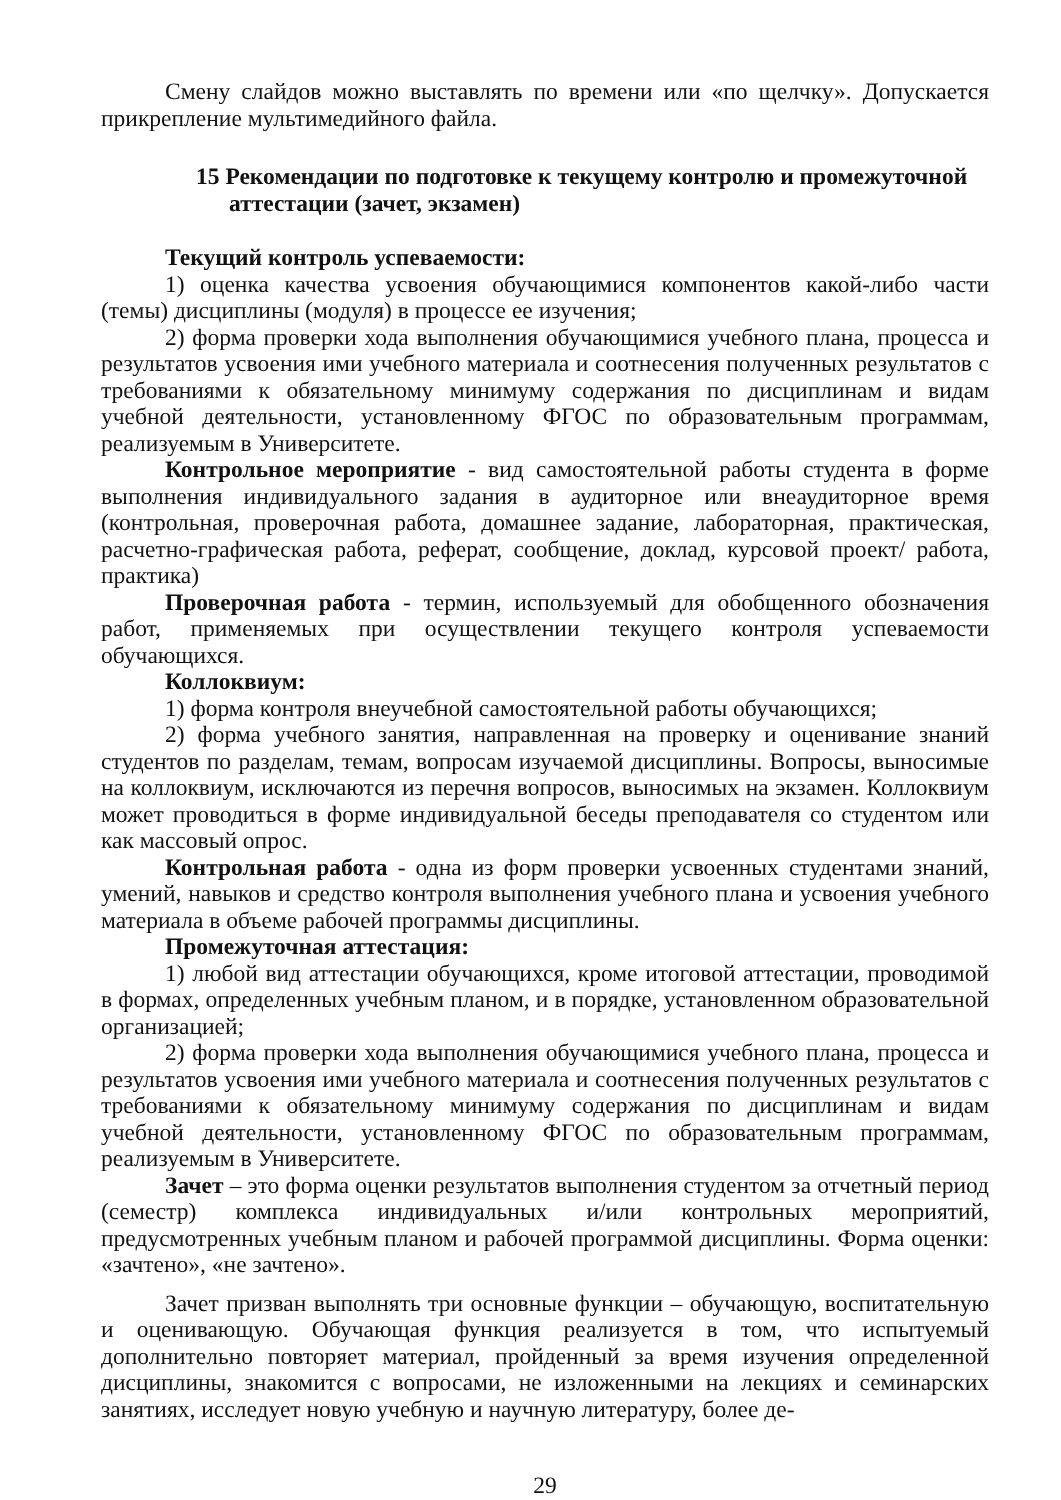Смену слайдов можно выставлять по времени или «по щелчку». Допускается прикрепление мультимедийного файла.
15 Рекомендации по подготовке к текущему контролю и промежуточной аттестации (зачет, экзамен)
Текущий контроль успеваемости:
1) оценка качества усвоения обучающимися компонентов какой-либо части (темы) дисциплины (модуля) в процессе ее изучения;
2) форма проверки хода выполнения обучающимися учебного плана, процесса и результатов усвоения ими учебного материала и соотнесения полученных результатов с требованиями к обязательному минимуму содержания по дисциплинам и видам учебной деятельности, установленному ФГОС по образовательным программам, реализуемым в Университете.
Контрольное мероприятие - вид самостоятельной работы студента в форме выполнения индивидуального задания в аудиторное или внеаудиторное время (контрольная, проверочная работа, домашнее задание, лабораторная, практическая, расчетно-графическая работа, реферат, сообщение, доклад, курсовой проект/ работа, практика)
Проверочная работа - термин, используемый для обобщенного обозначения работ, применяемых при осуществлении текущего контроля успеваемости обучающихся.
Коллоквиум:
1) форма контроля внеучебной самостоятельной работы обучающихся;
2) форма учебного занятия, направленная на проверку и оценивание знаний студентов по разделам, темам, вопросам изучаемой дисциплины. Вопросы, выносимые на коллоквиум, исключаются из перечня вопросов, выносимых на экзамен. Коллоквиум может проводиться в форме индивидуальной беседы преподавателя со студентом или как массовый опрос.
Контрольная работа - одна из форм проверки усвоенных студентами знаний, умений, навыков и средство контроля выполнения учебного плана и усвоения учебного материала в объеме рабочей программы дисциплины.
Промежуточная аттестация:
1) любой вид аттестации обучающихся, кроме итоговой аттестации, проводимой в формах, определенных учебным планом, и в порядке, установленном образовательной организацией;
2) форма проверки хода выполнения обучающимися учебного плана, процесса и результатов усвоения ими учебного материала и соотнесения полученных результатов с требованиями к обязательному минимуму содержания по дисциплинам и видам учебной деятельности, установленному ФГОС по образовательным программам, реализуемым в Университете.
Зачет – это форма оценки результатов выполнения студентом за отчетный период (семестр) комплекса индивидуальных и/или контрольных мероприятий, предусмотренных учебным планом и рабочей программой дисциплины. Форма оценки: «зачтено», «не зачтено».
Зачет призван выполнять три основные функции – обучающую, воспитательную и оценивающую. Обучающая функция реализуется в том, что испытуемый дополнительно повторяет материал, пройденный за время изучения определенной дисциплины, знакомится с вопросами, не изложенными на лекциях и семинарских занятиях, исследует новую учебную и научную литературу, более де-
29